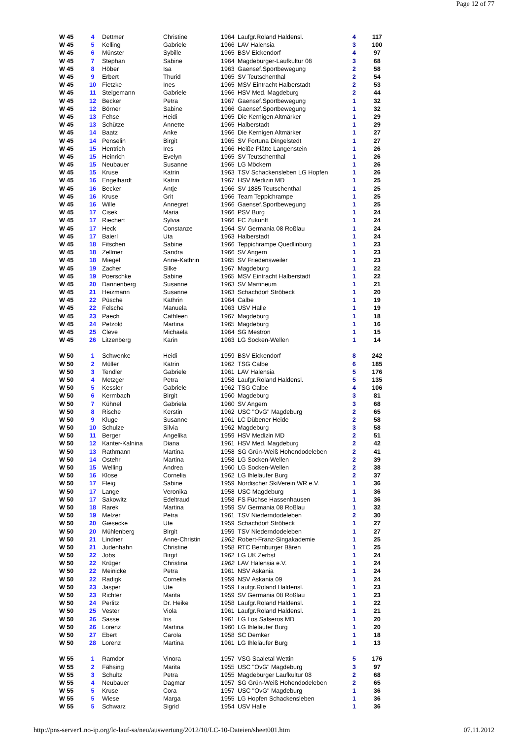Page 12 of 77
| W 45 | 4 | Dettmer | Christine | 1964 | Laufgr.Roland Haldensl. | 4 | 117 |
| W 45 | 5 | Kelling | Gabriele | 1966 | LAV Halensia | 3 | 100 |
| W 45 | 6 | Münster | Sybille | 1965 | BSV Eickendorf | 4 | 97 |
| W 45 | 7 | Stephan | Sabine | 1964 | Magdeburger-Laufkultur 08 | 3 | 68 |
| W 45 | 8 | Höber | Isa | 1963 | Gaensef.Sportbewegung | 2 | 58 |
| W 45 | 9 | Erbert | Thurid | 1965 | SV Teutschenthal | 2 | 54 |
| W 45 | 10 | Fietzke | Ines | 1965 | MSV Eintracht Halberstadt | 2 | 53 |
| W 45 | 11 | Steigemann | Gabriele | 1966 | HSV Med. Magdeburg | 2 | 44 |
| W 45 | 12 | Becker | Petra | 1967 | Gaensef.Sportbewegung | 1 | 32 |
| W 45 | 12 | Börner | Sabine | 1966 | Gaensef.Sportbewegung | 1 | 32 |
| W 45 | 13 | Fehse | Heidi | 1965 | Die Kernigen Altmärker | 1 | 29 |
| W 45 | 13 | Schütze | Annette | 1965 | Halberstadt | 1 | 29 |
| W 45 | 14 | Baatz | Anke | 1966 | Die Kernigen Altmärker | 1 | 27 |
| W 45 | 14 | Penselin | Birgit | 1965 | SV Fortuna Dingelstedt | 1 | 27 |
| W 45 | 15 | Hentrich | Ires | 1966 | Heiße Plätte Langenstein | 1 | 26 |
| W 45 | 15 | Heinrich | Evelyn | 1965 | SV Teutschenthal | 1 | 26 |
| W 45 | 15 | Neubauer | Susanne | 1965 | LG Möckern | 1 | 26 |
| W 45 | 15 | Kruse | Katrin | 1963 | TSV Schackensleben LG Hopfen | 1 | 26 |
| W 45 | 16 | Engelhardt | Katrin | 1967 | HSV Medizin MD | 1 | 25 |
| W 45 | 16 | Becker | Antje | 1966 | SV 1885 Teutschenthal | 1 | 25 |
| W 45 | 16 | Kruse | Grit | 1966 | Team Teppichrampe | 1 | 25 |
| W 45 | 16 | Wille | Annegret | 1966 | Gaensef.Sportbewegung | 1 | 25 |
| W 45 | 17 | Cisek | Maria | 1966 | PSV Burg | 1 | 24 |
| W 45 | 17 | Riechert | Sylvia | 1966 | FC Zukunft | 1 | 24 |
| W 45 | 17 | Heck | Constanze | 1964 | SV Germania 08 Roßlau | 1 | 24 |
| W 45 | 17 | Baierl | Uta | 1963 | Halberstadt | 1 | 24 |
| W 45 | 18 | Fitschen | Sabine | 1966 | Teppichrampe Quedlinburg | 1 | 23 |
| W 45 | 18 | Zellmer | Sandra | 1966 | SV Angern | 1 | 23 |
| W 45 | 18 | Miegel | Anne-Kathrin | 1965 | SV Friedensweiler | 1 | 23 |
| W 45 | 19 | Zacher | Silke | 1967 | Magdeburg | 1 | 22 |
| W 45 | 19 | Poerschke | Sabine | 1965 | MSV Eintracht Halberstadt | 1 | 22 |
| W 45 | 20 | Dannenberg | Susanne | 1963 | SV Martineum | 1 | 21 |
| W 45 | 21 | Heizmann | Susanne | 1963 | Schachdorf Ströbeck | 1 | 20 |
| W 45 | 22 | Püsche | Kathrin | 1964 | Calbe | 1 | 19 |
| W 45 | 22 | Felsche | Manuela | 1963 | USV Halle | 1 | 19 |
| W 45 | 23 | Paech | Cathleen | 1967 | Magdeburg | 1 | 18 |
| W 45 | 24 | Petzold | Martina | 1965 | Magdeburg | 1 | 16 |
| W 45 | 25 | Cleve | Michaela | 1964 | SG Mestron | 1 | 15 |
| W 45 | 26 | Litzenberg | Karin | 1963 | LG Socken-Wellen | 1 | 14 |
| W 50 | 1 | Schwenke | Heidi | 1959 | BSV Eickendorf | 8 | 242 |
| W 50 | 2 | Müller | Katrin | 1962 | TSG Calbe | 6 | 185 |
| W 50 | 3 | Tendler | Gabriele | 1961 | LAV Halensia | 5 | 176 |
| W 50 | 4 | Metzger | Petra | 1958 | Laufgr.Roland Haldensl. | 5 | 135 |
| W 50 | 5 | Kessler | Gabriele | 1962 | TSG Calbe | 4 | 106 |
| W 50 | 6 | Kermbach | Birgit | 1960 | Magdeburg | 3 | 81 |
| W 50 | 7 | Kühnel | Gabriela | 1960 | SV Angern | 3 | 68 |
| W 50 | 8 | Rische | Kerstin | 1962 | USC "OvG" Magdeburg | 2 | 65 |
| W 50 | 9 | Kluge | Susanne | 1961 | LC Dübener Heide | 2 | 58 |
| W 50 | 10 | Schulze | Silvia | 1962 | Magdeburg | 3 | 58 |
| W 50 | 11 | Berger | Angelika | 1959 | HSV Medizin MD | 2 | 51 |
| W 50 | 12 | Kanter-Kalnina | Diana | 1961 | HSV Med. Magdeburg | 2 | 42 |
| W 50 | 13 | Rathmann | Martina | 1958 | SG Grün-Weiß Hohendodeleben | 2 | 41 |
| W 50 | 14 | Ostehr | Martina | 1958 | LG Socken-Wellen | 2 | 39 |
| W 50 | 15 | Welling | Andrea | 1960 | LG Socken-Wellen | 2 | 38 |
| W 50 | 16 | Klose | Cornelia | 1962 | LG Ihleläufer Burg | 2 | 37 |
| W 50 | 17 | Fleig | Sabine | 1959 | Nordischer SkiVerein WR e.V. | 1 | 36 |
| W 50 | 17 | Lange | Veronika | 1958 | USC Magdeburg | 1 | 36 |
| W 50 | 17 | Sakowitz | Edeltraud | 1958 | FS Füchse Hassenhausen | 1 | 36 |
| W 50 | 18 | Rarek | Martina | 1959 | SV Germania 08 Roßlau | 1 | 32 |
| W 50 | 19 | Melzer | Petra | 1961 | TSV Niederndodeleben | 2 | 30 |
| W 50 | 20 | Giesecke | Ute | 1959 | Schachdorf Ströbeck | 1 | 27 |
| W 50 | 20 | Mühlenberg | Birgit | 1959 | TSV Niederndodeleben | 1 | 27 |
| W 50 | 21 | Lindner | Anne-Christin | 1962 | Robert-Franz-Singakademie | 1 | 25 |
| W 50 | 21 | Judenhahn | Christine | 1958 | RTC Bernburger Bären | 1 | 25 |
| W 50 | 22 | Jobs | Birgit | 1962 | LG UK Zerbst | 1 | 24 |
| W 50 | 22 | Krüger | Christina | 1962 | LAV Halensia e.V. | 1 | 24 |
| W 50 | 22 | Meinicke | Petra | 1961 | NSV Askania | 1 | 24 |
| W 50 | 22 | Radigk | Cornelia | 1959 | NSV Askania 09 | 1 | 24 |
| W 50 | 23 | Jasper | Ute | 1959 | Laufgr.Roland Haldensl. | 1 | 23 |
| W 50 | 23 | Richter | Marita | 1959 | SV Germania 08 Roßlau | 1 | 23 |
| W 50 | 24 | Perlitz | Dr. Heike | 1958 | Laufgr.Roland Haldensl. | 1 | 22 |
| W 50 | 25 | Vester | Viola | 1961 | Laufgr.Roland Haldensl. | 1 | 21 |
| W 50 | 26 | Sasse | Iris | 1961 | LG Los Salseros MD | 1 | 20 |
| W 50 | 26 | Lorenz | Martina | 1960 | LG Ihleläufer Burg | 1 | 20 |
| W 50 | 27 | Ebert | Carola | 1958 | SC Demker | 1 | 18 |
| W 50 | 28 | Lorenz | Martina | 1961 | LG Ihleläufer Burg | 1 | 13 |
| W 55 | 1 | Ramdor | Vinora | 1957 | VSG Saaletal Wettin | 5 | 176 |
| W 55 | 2 | Fähsing | Marita | 1955 | USC "OvG" Magdeburg | 3 | 97 |
| W 55 | 3 | Schultz | Petra | 1955 | Magdeburger Laufkultur 08 | 2 | 68 |
| W 55 | 4 | Neubauer | Dagmar | 1957 | SG Grün-Weiß Hohendodeleben | 2 | 65 |
| W 55 | 5 | Kruse | Cora | 1957 | USC "OvG" Magdeburg | 1 | 36 |
| W 55 | 5 | Wiese | Marga | 1955 | LG Hopfen Schackensleben | 1 | 36 |
| W 55 | 5 | Schwarz | Sigrid | 1954 | USV Halle | 1 | 36 |
http://pns-server1.no-ip.org/lc-lauf-sa/neu/auswertung/2012/10/LC-10-Dateien/sheet001.htm 07.11.2012